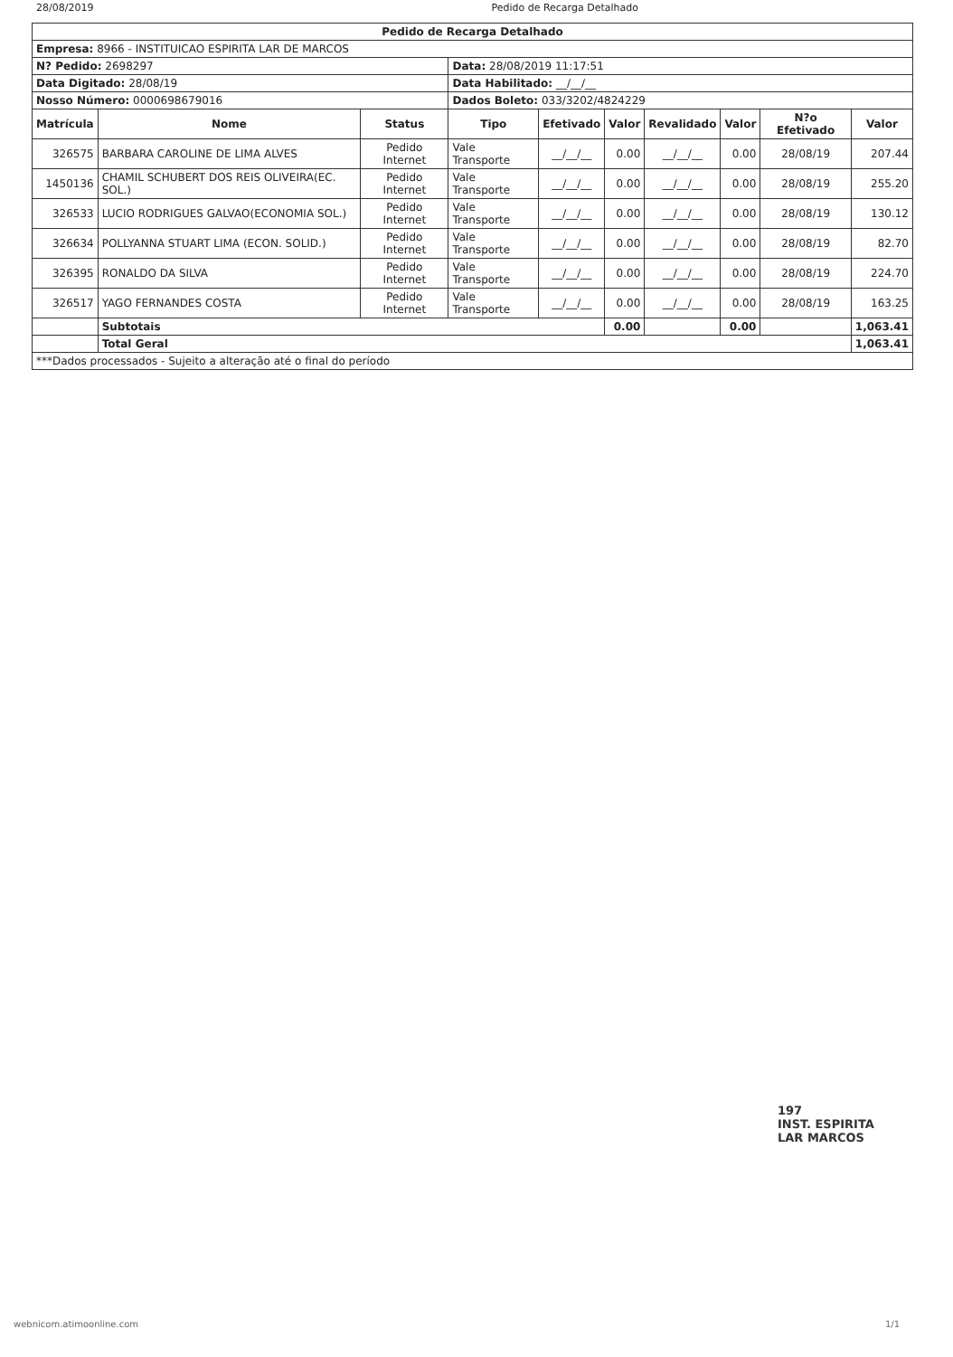28/08/2019 Pedido de Recarga Detalhado
| Pedido de Recarga Detalhado | | | | | | | | | |
| --- | --- | --- | --- | --- | --- | --- | --- | --- | --- |
| Empresa: 8966 - INSTITUICAO ESPIRITA LAR DE MARCOS | | | | | | | | | |
| N? Pedido: 2698297 | | | Data: 28/08/2019 11:17:51 | | | | | | |
| Data Digitado: 28/08/19 | | | Data Habilitado: __/__/__ | | | | | | |
| Nosso Número: 0000698679016 | | | Dados Boleto: 033/3202/4824229 | | | | | | |
| Matrícula | Nome | Status | Tipo | Efetivado | Valor | Revalidado | Valor | N?o Efetivado | Valor |
| 326575 | BARBARA CAROLINE DE LIMA ALVES | Pedido Internet | Vale Transporte | __/__/__ | 0.00 | __/__/__ | 0.00 | 28/08/19 | 207.44 |
| 1450136 | CHAMIL SCHUBERT DOS REIS OLIVEIRA(EC. SOL.) | Pedido Internet | Vale Transporte | __/__/__ | 0.00 | __/__/__ | 0.00 | 28/08/19 | 255.20 |
| 326533 | LUCIO RODRIGUES GALVAO(ECONOMIA SOL.) | Pedido Internet | Vale Transporte | __/__/__ | 0.00 | __/__/__ | 0.00 | 28/08/19 | 130.12 |
| 326634 | POLLYANNA STUART LIMA (ECON. SOLID.) | Pedido Internet | Vale Transporte | __/__/__ | 0.00 | __/__/__ | 0.00 | 28/08/19 | 82.70 |
| 326395 | RONALDO DA SILVA | Pedido Internet | Vale Transporte | __/__/__ | 0.00 | __/__/__ | 0.00 | 28/08/19 | 224.70 |
| 326517 | YAGO FERNANDES COSTA | Pedido Internet | Vale Transporte | __/__/__ | 0.00 | __/__/__ | 0.00 | 28/08/19 | 163.25 |
| | Subtotais | | | | 0.00 | | 0.00 | | 1,063.41 |
| | Total Geral | | | | | | | | 1,063.41 |
| ***Dados processados - Sujeito a alteração até o final do período | | | | | | | | | |
197
INST. ESPIRITA
LAR MARCOS
webnicom.atimoonline.com 1/1